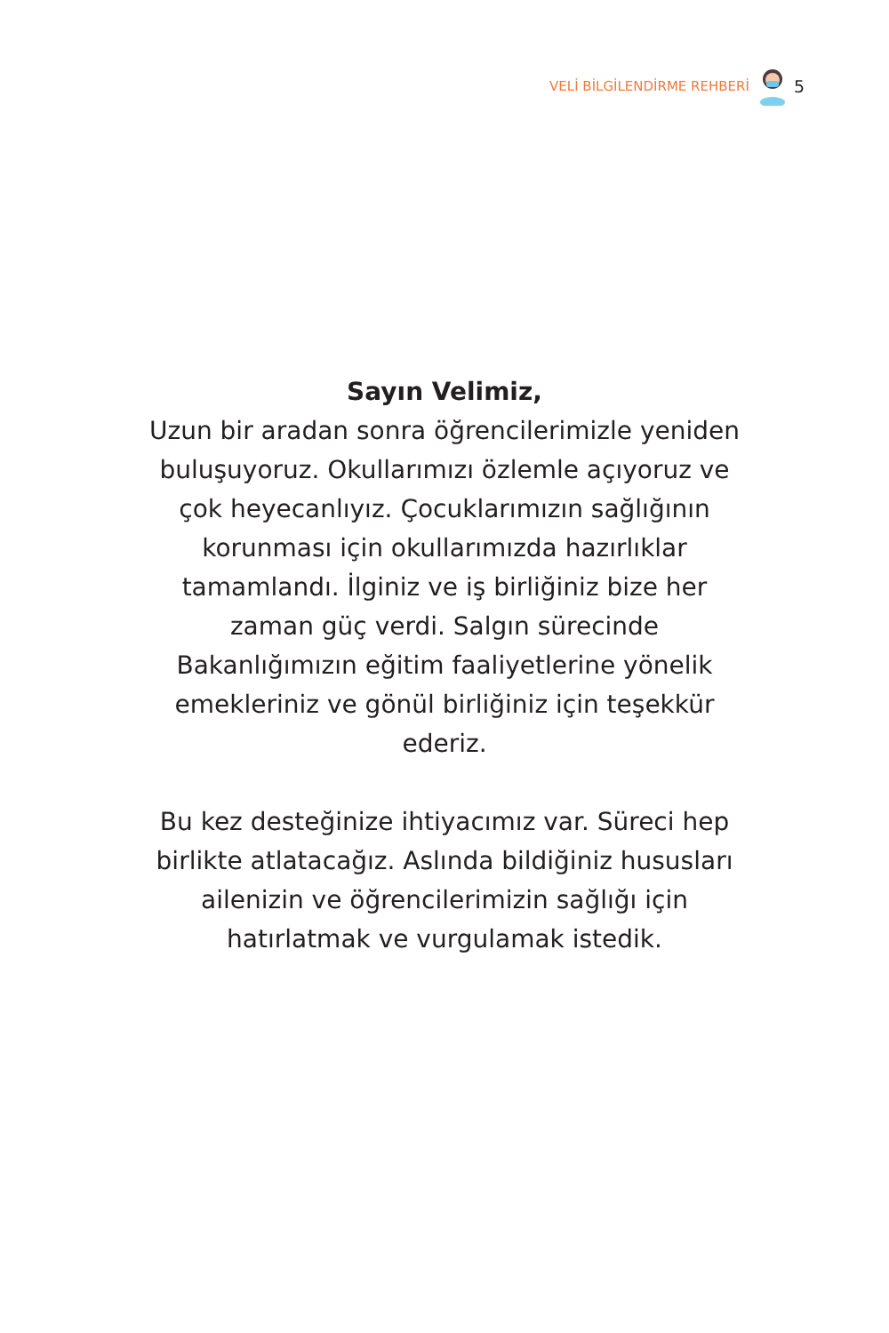VELİ BİLGİLENDİRME REHBERİ 5
Sayın Velimiz,
Uzun bir aradan sonra öğrencilerimizle yeniden buluşuyoruz. Okullarımızı özlemle açıyoruz ve çok heyecanlıyız. Çocuklarımızın sağlığının korunması için okullarımızda hazırlıklar tamamlandı. İlginiz ve iş birliğiniz bize her zaman güç verdi. Salgın sürecinde Bakanlığımızın eğitim faaliyetlerine yönelik emekleriniz ve gönül birliğiniz için teşekkür ederiz.
Bu kez desteğinize ihtiyacımız var. Süreci hep birlikte atlatacağız. Aslında bildiğiniz hususları ailenizin ve öğrencilerimizin sağlığı için hatırlatmak ve vurgulamak istedik.